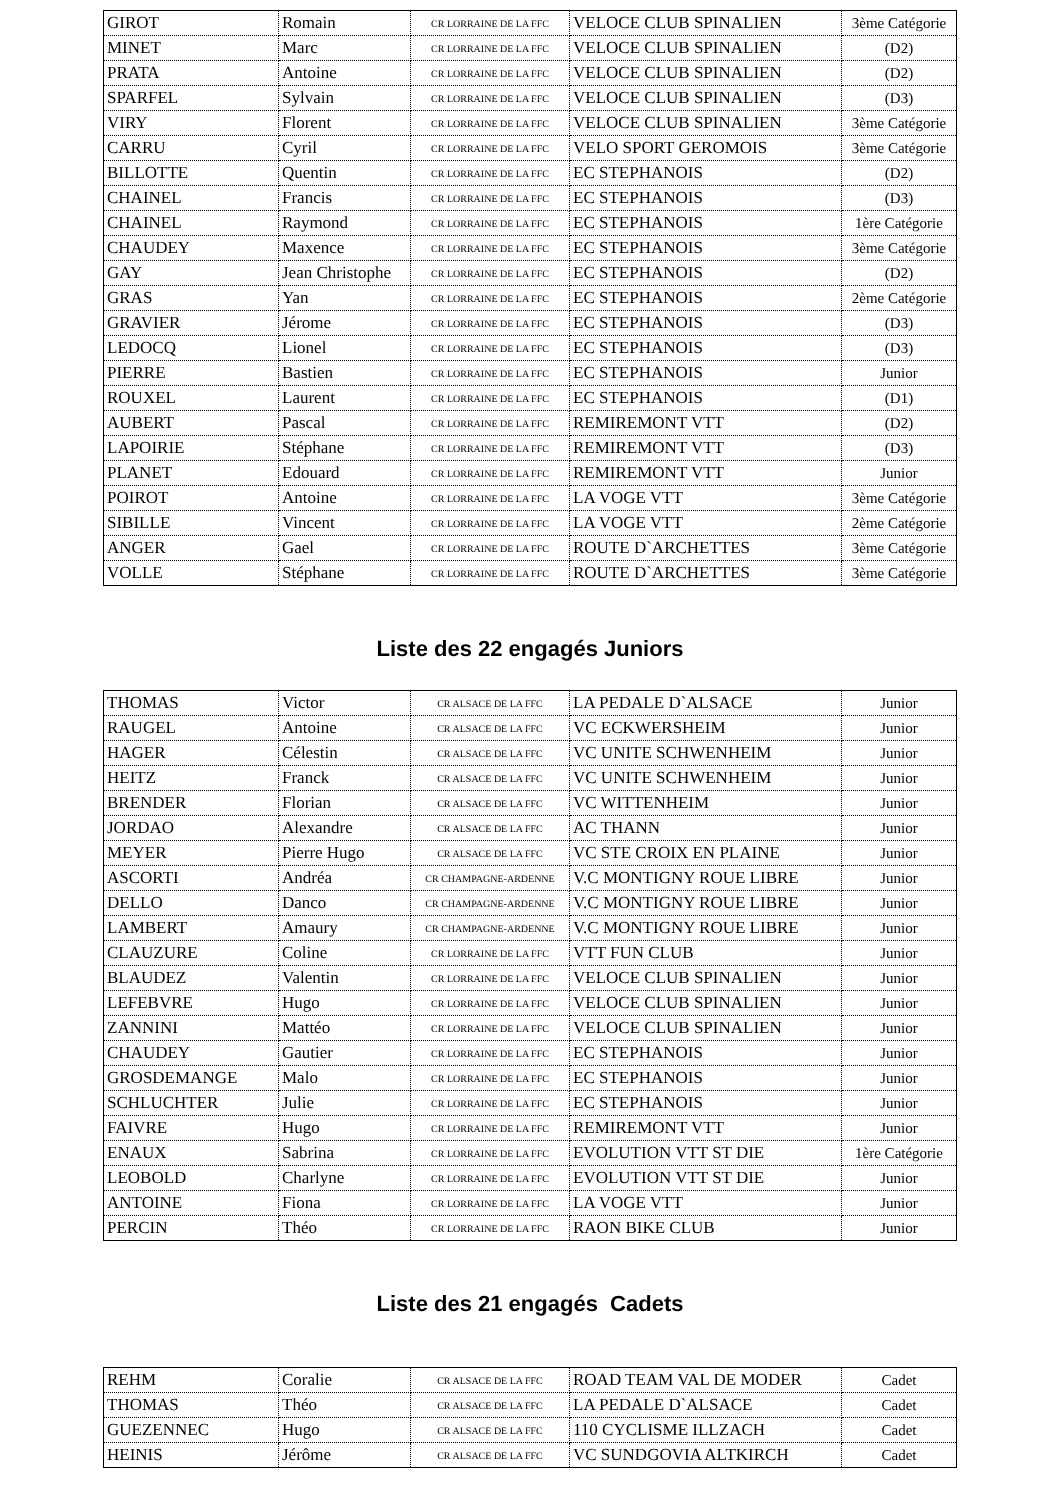| GIROT | Romain | CR LORRAINE DE LA FFC | VELOCE CLUB SPINALIEN | 3ème Catégorie |
| MINET | Marc | CR LORRAINE DE LA FFC | VELOCE CLUB SPINALIEN | (D2) |
| PRATA | Antoine | CR LORRAINE DE LA FFC | VELOCE CLUB SPINALIEN | (D2) |
| SPARFEL | Sylvain | CR LORRAINE DE LA FFC | VELOCE CLUB SPINALIEN | (D3) |
| VIRY | Florent | CR LORRAINE DE LA FFC | VELOCE CLUB SPINALIEN | 3ème Catégorie |
| CARRU | Cyril | CR LORRAINE DE LA FFC | VELO SPORT GEROMOIS | 3ème Catégorie |
| BILLOTTE | Quentin | CR LORRAINE DE LA FFC | EC STEPHANOIS | (D2) |
| CHAINEL | Francis | CR LORRAINE DE LA FFC | EC STEPHANOIS | (D3) |
| CHAINEL | Raymond | CR LORRAINE DE LA FFC | EC STEPHANOIS | 1ère Catégorie |
| CHAUDEY | Maxence | CR LORRAINE DE LA FFC | EC STEPHANOIS | 3ème Catégorie |
| GAY | Jean Christophe | CR LORRAINE DE LA FFC | EC STEPHANOIS | (D2) |
| GRAS | Yan | CR LORRAINE DE LA FFC | EC STEPHANOIS | 2ème Catégorie |
| GRAVIER | Jérome | CR LORRAINE DE LA FFC | EC STEPHANOIS | (D3) |
| LEDOCQ | Lionel | CR LORRAINE DE LA FFC | EC STEPHANOIS | (D3) |
| PIERRE | Bastien | CR LORRAINE DE LA FFC | EC STEPHANOIS | Junior |
| ROUXEL | Laurent | CR LORRAINE DE LA FFC | EC STEPHANOIS | (D1) |
| AUBERT | Pascal | CR LORRAINE DE LA FFC | REMIREMONT VTT | (D2) |
| LAPOIRIE | Stéphane | CR LORRAINE DE LA FFC | REMIREMONT VTT | (D3) |
| PLANET | Edouard | CR LORRAINE DE LA FFC | REMIREMONT VTT | Junior |
| POIROT | Antoine | CR LORRAINE DE LA FFC | LA VOGE VTT | 3ème Catégorie |
| SIBILLE | Vincent | CR LORRAINE DE LA FFC | LA VOGE VTT | 2ème Catégorie |
| ANGER | Gael | CR LORRAINE DE LA FFC | ROUTE D`ARCHETTES | 3ème Catégorie |
| VOLLE | Stéphane | CR LORRAINE DE LA FFC | ROUTE D`ARCHETTES | 3ème Catégorie |
Liste des 22 engagés Juniors
| THOMAS | Victor | CR ALSACE DE LA FFC | LA PEDALE D`ALSACE | Junior |
| RAUGEL | Antoine | CR ALSACE DE LA FFC | VC ECKWERSHEIM | Junior |
| HAGER | Célestin | CR ALSACE DE LA FFC | VC UNITE SCHWENHEIM | Junior |
| HEITZ | Franck | CR ALSACE DE LA FFC | VC UNITE SCHWENHEIM | Junior |
| BRENDER | Florian | CR ALSACE DE LA FFC | VC WITTENHEIM | Junior |
| JORDAO | Alexandre | CR ALSACE DE LA FFC | AC THANN | Junior |
| MEYER | Pierre Hugo | CR ALSACE DE LA FFC | VC STE CROIX EN PLAINE | Junior |
| ASCORTI | Andréa | CR CHAMPAGNE-ARDENNE | V.C MONTIGNY ROUE LIBRE | Junior |
| DELLO | Danco | CR CHAMPAGNE-ARDENNE | V.C MONTIGNY ROUE LIBRE | Junior |
| LAMBERT | Amaury | CR CHAMPAGNE-ARDENNE | V.C MONTIGNY ROUE LIBRE | Junior |
| CLAUZURE | Coline | CR LORRAINE DE LA FFC | VTT FUN CLUB | Junior |
| BLAUDEZ | Valentin | CR LORRAINE DE LA FFC | VELOCE CLUB SPINALIEN | Junior |
| LEFEBVRE | Hugo | CR LORRAINE DE LA FFC | VELOCE CLUB SPINALIEN | Junior |
| ZANNINI | Mattéo | CR LORRAINE DE LA FFC | VELOCE CLUB SPINALIEN | Junior |
| CHAUDEY | Gautier | CR LORRAINE DE LA FFC | EC STEPHANOIS | Junior |
| GROSDEMANGE | Malo | CR LORRAINE DE LA FFC | EC STEPHANOIS | Junior |
| SCHLUCHTER | Julie | CR LORRAINE DE LA FFC | EC STEPHANOIS | Junior |
| FAIVRE | Hugo | CR LORRAINE DE LA FFC | REMIREMONT VTT | Junior |
| ENAUX | Sabrina | CR LORRAINE DE LA FFC | EVOLUTION VTT ST DIE | 1ère Catégorie |
| LEOBOLD | Charlyne | CR LORRAINE DE LA FFC | EVOLUTION VTT ST DIE | Junior |
| ANTOINE | Fiona | CR LORRAINE DE LA FFC | LA VOGE VTT | Junior |
| PERCIN | Théo | CR LORRAINE DE LA FFC | RAON BIKE CLUB | Junior |
Liste des 21 engagés Cadets
| REHM | Coralie | CR ALSACE DE LA FFC | ROAD TEAM VAL DE MODER | Cadet |
| THOMAS | Théo | CR ALSACE DE LA FFC | LA PEDALE D`ALSACE | Cadet |
| GUEZENNEC | Hugo | CR ALSACE DE LA FFC | 110 CYCLISME ILLZACH | Cadet |
| HEINIS | Jérôme | CR ALSACE DE LA FFC | VC SUNDGOVIA ALTKIRCH | Cadet |